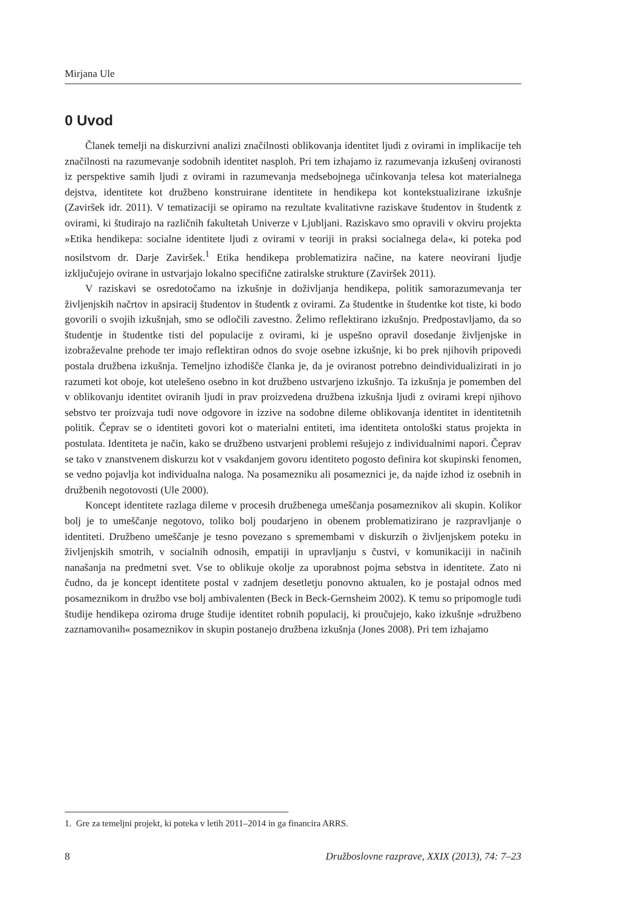Mirjana Ule
0 Uvod
Članek temelji na diskurzivni analizi značilnosti oblikovanja identitet ljudi z ovirami in implikacije teh značilnosti na razumevanje sodobnih identitet nasploh. Pri tem izhajamo iz razumevanja izkušenj oviranosti iz perspektive samih ljudi z ovirami in razumevanja medsebojnega učinkovanja telesa kot materialnega dejstva, identitete kot družbeno konstruirane identitete in hendikepa kot kontekstualizirane izkušnje (Zaviršek idr. 2011). V tematizaciji se opiramo na rezultate kvalitativne raziskave študentov in študentk z ovirami, ki študirajo na različnih fakultetah Univerze v Ljubljani. Raziskavo smo opravili v okviru projekta »Etika hendikepa: socialne identitete ljudi z ovirami v teoriji in praksi socialnega dela«, ki poteka pod nosilstvom dr. Darje Zaviršek.<sup>1</sup> Etika hendikepa problematizira načine, na katere neovirani ljudje izključujejo ovirane in ustvarjajo lokalno specifične zatiralske strukture (Zaviršek 2011).
V raziskavi se osredotočamo na izkušnje in doživljanja hendikepa, politik samorazumevanja ter življenjskih načrtov in apsiracij študentov in študentk z ovirami. Za študentke in študentke kot tiste, ki bodo govorili o svojih izkušnjah, smo se odločili zavestno. Želimo reflektirano izkušnjo. Predpostavljamo, da so študentje in študentke tisti del populacije z ovirami, ki je uspešno opravil dosedanje življenjske in izobraževalne prehode ter imajo reflektiran odnos do svoje osebne izkušnje, ki bo prek njihovih pripovedi postala družbena izkušnja. Temeljno izhodišče članka je, da je oviranost potrebno deindividualizirati in jo razumeti kot oboje, kot utelešeno osebno in kot družbeno ustvarjeno izkušnjo. Ta izkušnja je pomemben del v oblikovanju identitet oviranih ljudi in prav proizvedena družbena izkušnja ljudi z ovirami krepi njihovo sebstvo ter proizvaja tudi nove odgovore in izzive na sodobne dileme oblikovanja identitet in identitetnih politik. Čeprav se o identiteti govori kot o materialni entiteti, ima identiteta ontološki status projekta in postulata. Identiteta je način, kako se družbeno ustvarjeni problemi rešujejo z individualnimi napori. Čeprav se tako v znanstvenem diskurzu kot v vsakdanjem govoru identiteto pogosto definira kot skupinski fenomen, se vedno pojavlja kot individualna naloga. Na posamezniku ali posameznici je, da najde izhod iz osebnih in družbenih negotovosti (Ule 2000).
Koncept identitete razlaga dileme v procesih družbenega umeščanja posameznikov ali skupin. Kolikor bolj je to umeščanje negotovo, toliko bolj poudarjeno in obenem problematizirano je razpravljanje o identiteti. Družbeno umeščanje je tesno povezano s spremembami v diskurzih o življenjskem poteku in življenjskih smotrih, v socialnih odnosih, empatiji in upravljanju s čustvi, v komunikaciji in načinih nanašanja na predmetni svet. Vse to oblikuje okolje za uporabnost pojma sebstva in identitete. Zato ni čudno, da je koncept identitete postal v zadnjem desetletju ponovno aktualen, ko je postajal odnos med posameznikom in družbo vse bolj ambivalenten (Beck in Beck-Gernsheim 2002). K temu so pripomogle tudi študije hendikepa oziroma druge študije identitet robnih populacij, ki proučujejo, kako izkušnje »družbeno zaznamovanih« posameznikov in skupin postanejo družbena izkušnja (Jones 2008). Pri tem izhajamo
1. Gre za temeljni projekt, ki poteka v letih 2011–2014 in ga financira ARRS.
8 Družboslovne razprave, XXIX (2013), 74: 7–23